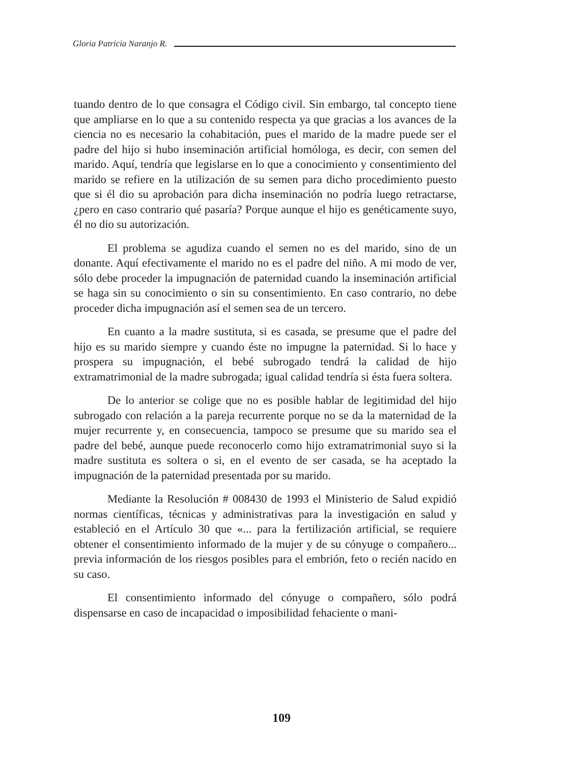Gloria Patricia Naranjo R.
tuando dentro de lo que consagra el Código civil. Sin embargo, tal concepto tiene que ampliarse en lo que a su contenido respecta ya que gracias a los avances de la ciencia no es necesario la cohabitación, pues el marido de la madre puede ser el padre del hijo si hubo inseminación artificial homóloga, es decir, con semen del marido. Aquí, tendría que legislarse en lo que a conocimiento y consentimiento del marido se refiere en la utilización de su semen para dicho procedimiento puesto que si él dio su aprobación para dicha inseminación no podría luego retractarse, ¿pero en caso contrario qué pasaría? Porque aunque el hijo es genéticamente suyo, él no dio su autorización.
El problema se agudiza cuando el semen no es del marido, sino de un donante. Aquí efectivamente el marido no es el padre del niño. A mi modo de ver, sólo debe proceder la impugnación de paternidad cuando la inseminación artificial se haga sin su conocimiento o sin su consentimiento. En caso contrario, no debe proceder dicha impugnación así el semen sea de un tercero.
En cuanto a la madre sustituta, si es casada, se presume que el padre del hijo es su marido siempre y cuando éste no impugne la paternidad. Si lo hace y prospera su impugnación, el bebé subrogado tendrá la calidad de hijo extramatrimonial de la madre subrogada; igual calidad tendría si ésta fuera soltera.
De lo anterior se colige que no es posible hablar de legitimidad del hijo subrogado con relación a la pareja recurrente porque no se da la maternidad de la mujer recurrente y, en consecuencia, tampoco se presume que su marido sea el padre del bebé, aunque puede reconocerlo como hijo extramatrimonial suyo si la madre sustituta es soltera o si, en el evento de ser casada, se ha aceptado la impugnación de la paternidad presentada por su marido.
Mediante la Resolución # 008430 de 1993 el Ministerio de Salud expidió normas científicas, técnicas y administrativas para la investigación en salud y estableció en el Artículo 30 que «... para la fertilización artificial, se requiere obtener el consentimiento informado de la mujer y de su cónyuge o compañero... previa información de los riesgos posibles para el embrión, feto o recién nacido en su caso.
El consentimiento informado del cónyuge o compañero, sólo podrá dispensarse en caso de incapacidad o imposibilidad fehaciente o mani-
109